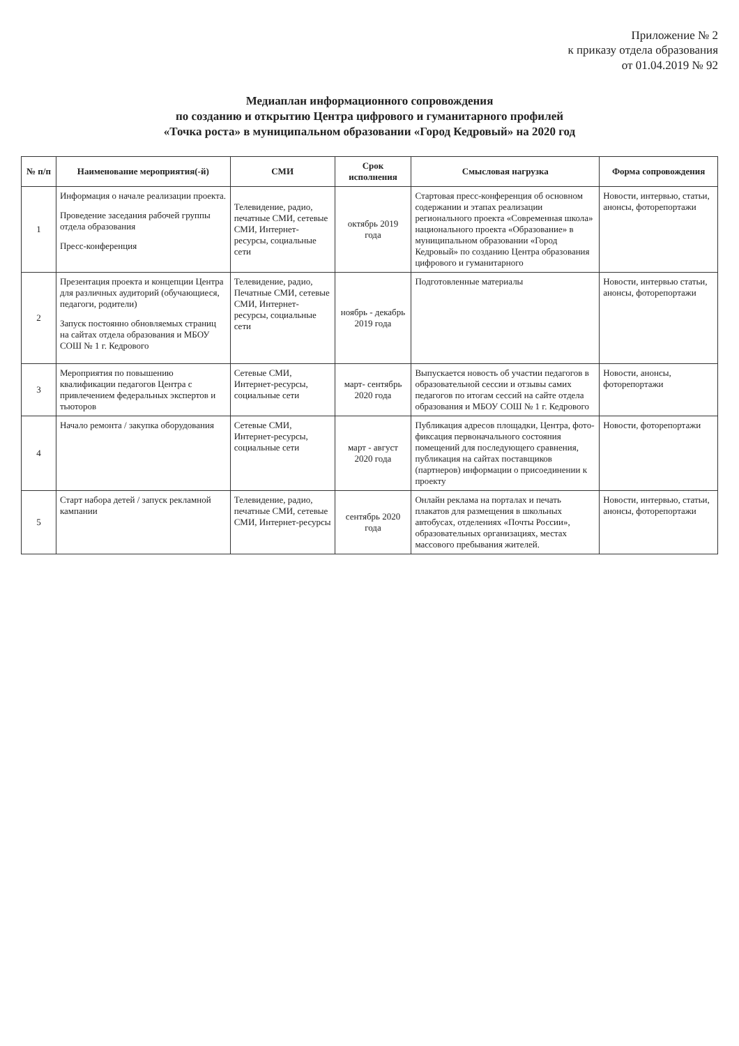Приложение № 2
к приказу отдела образования
от 01.04.2019 № 92
Медиаплан информационного сопровождения
по созданию и открытию Центра цифрового и гуманитарного профилей
«Точка роста» в муниципальном образовании «Город Кедровый» на 2020 год
| № п/п | Наименование мероприятия(-й) | СМИ | Срок исполнения | Смысловая нагрузка | Форма сопровождения |
| --- | --- | --- | --- | --- | --- |
| 1 | Информация о начале реализации проекта. Проведение заседания рабочей группы отдела образования Пресс-конференция | Телевидение, радио, печатные СМИ, сетевые СМИ, Интернет-ресурсы, социальные сети | октябрь 2019 года | Стартовая пресс-конференция об основном содержании и этапах реализации регионального проекта «Современная школа» национального проекта «Образование» в муниципальном образовании «Город Кедровый» по созданию Центра образования цифрового и гуманитарного | Новости, интервью, статьи, анонсы, фоторепортажи |
| 2 | Презентация проекта и концепции Центра для различных аудиторий (обучающиеся, педагоги, родители) Запуск постоянно обновляемых страниц на сайтах отдела образования и МБОУ СОШ № 1 г. Кедрового | Телевидение, радио, Печатные СМИ, сетевые СМИ, Интернет-ресурсы, социальные сети | ноябрь - декабрь 2019 года | Подготовленные материалы | Новости, интервью статьи, анонсы, фоторепортажи |
| 3 | Мероприятия по повышению квалификации педагогов Центра с привлечением федеральных экспертов и тьюторов | Сетевые СМИ, Интернет-ресурсы, социальные сети | март- сентябрь 2020 года | Выпускается новость об участии педагогов в образовательной сессии и отзывы самих педагогов по итогам сессий на сайте отдела образования и МБОУ СОШ № 1 г. Кедрового | Новости, анонсы, фоторепортажи |
| 4 | Начало ремонта / закупка оборудования | Сетевые СМИ, Интернет-ресурсы, социальные сети | март - август 2020 года | Публикация адресов площадки, Центра, фото-фиксация первоначального состояния помещений для последующего сравнения, публикация на сайтах поставщиков (партнеров) информации о присоединении к проекту | Новости, фоторепортажи |
| 5 | Старт набора детей / запуск рекламной кампании | Телевидение, радио, печатные СМИ, сетевые СМИ, Интернет-ресурсы | сентябрь 2020 года | Онлайн реклама на порталах и печать плакатов для размещения в школьных автобусах, отделениях «Почты России», образовательных организациях, местах массового пребывания жителей. | Новости, интервью, статьи, анонсы, фоторепортажи |